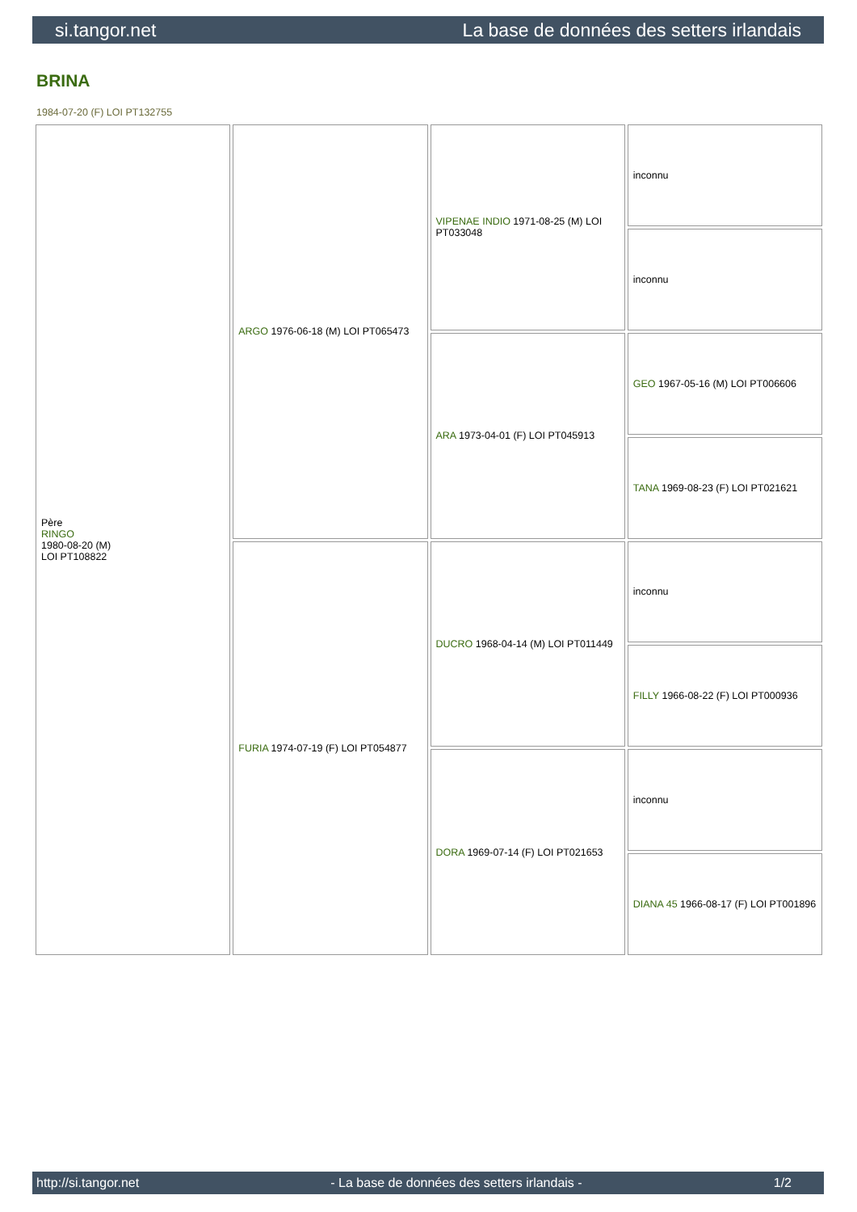si.tangor.net La base de données des setters irlandais
BRINA
1984-07-20 (F) LOI PT132755
| Père RINGO 1980-08-20 (M) LOI PT108822 | ARGO 1976-06-18 (M) LOI PT065473 | VIPENAE INDIO 1971-08-25 (M) LOI PT033048 | inconnu |
| | | | inconnu |
| | | ARA 1973-04-01 (F) LOI PT045913 | GEO 1967-05-16 (M) LOI PT006606 |
| | | | TANA 1969-08-23 (F) LOI PT021621 |
| | FURIA 1974-07-19 (F) LOI PT054877 | DUCRO 1968-04-14 (M) LOI PT011449 | inconnu |
| | | | FILLY 1966-08-22 (F) LOI PT000936 |
| | | DORA 1969-07-14 (F) LOI PT021653 | inconnu |
| | | | DIANA 45 1966-08-17 (F) LOI PT001896 |
http://si.tangor.net - La base de données des setters irlandais - 1/2